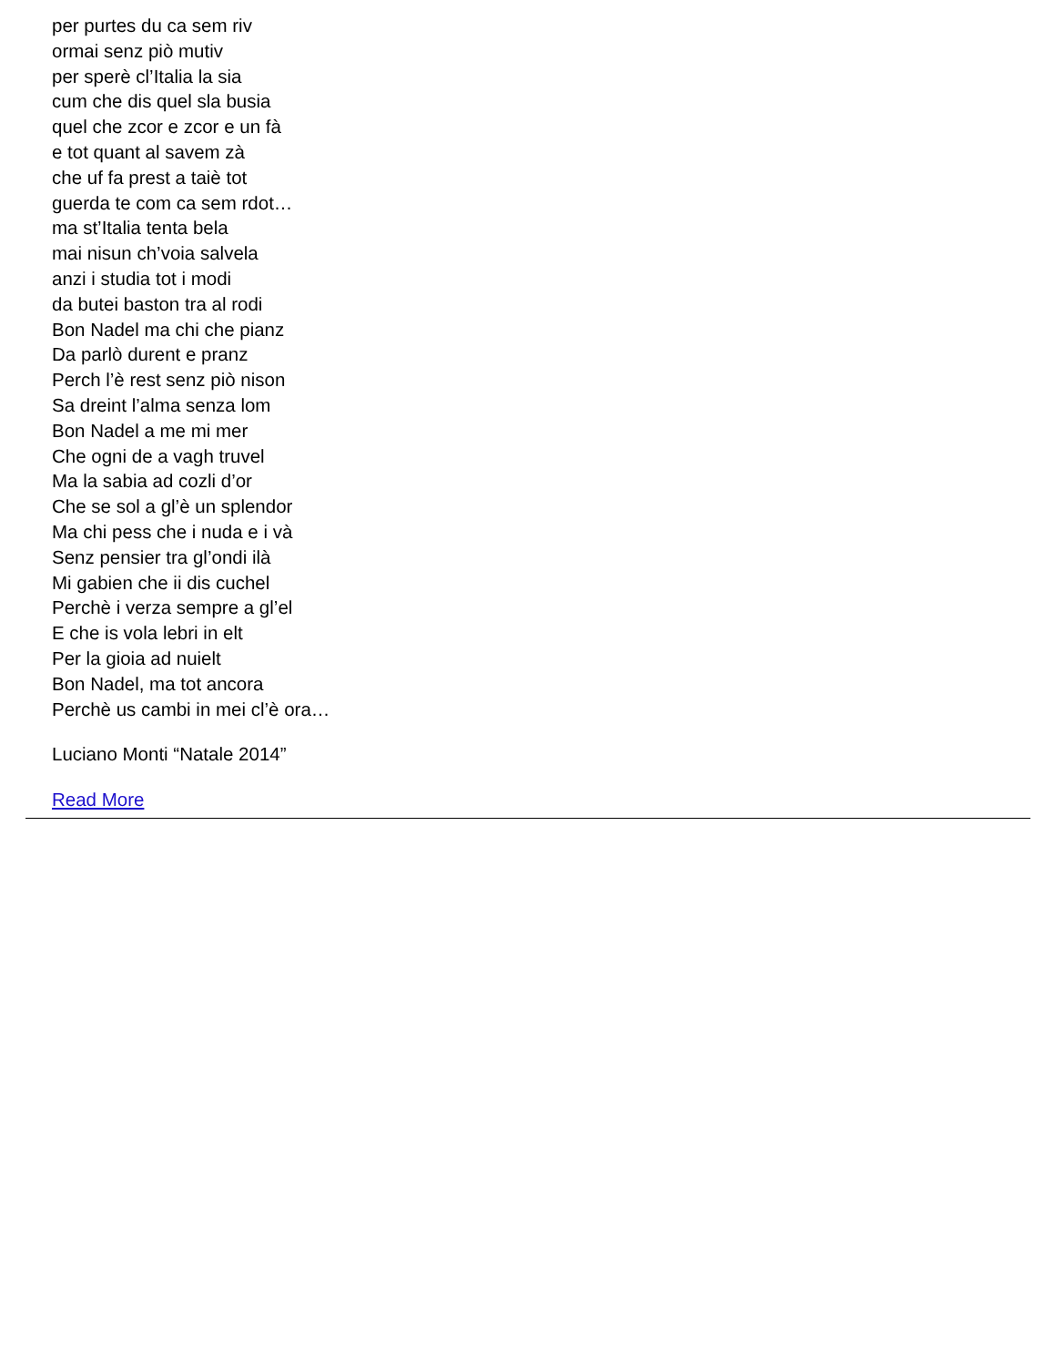per purtes du ca sem riv
ormai senz piò mutiv
per sperè cl’Italia la sia
cum che dis quel sla busia
quel che zcor e zcor e un fà
e tot quant al savem zà
che uf fa prest a taiè tot
guerda te com ca sem rdot…
ma st’Italia tenta bela
mai nisun ch’voia salvela
anzi i studia tot i modi
da butei baston tra al rodi
Bon Nadel ma chi che pianz
Da parlò durent e pranz
Perch l’è rest senz piò nison
Sa dreint l’alma senza lom
Bon Nadel a me mi mer
Che ogni de a vagh truvel
Ma la sabia ad cozli d’or
Che se sol a gl’è un splendor
Ma chi pess che i nuda e i và
Senz pensier tra gl’ondi ilà
Mi gabien che ii dis cuchel
Perchè i verza sempre a gl’el
E che is vola lebri in elt
Per la gioia ad nuielt
Bon Nadel, ma tot ancora
Perchè us cambi in mei cl’è ora…
Luciano Monti “Natale 2014”
Read More